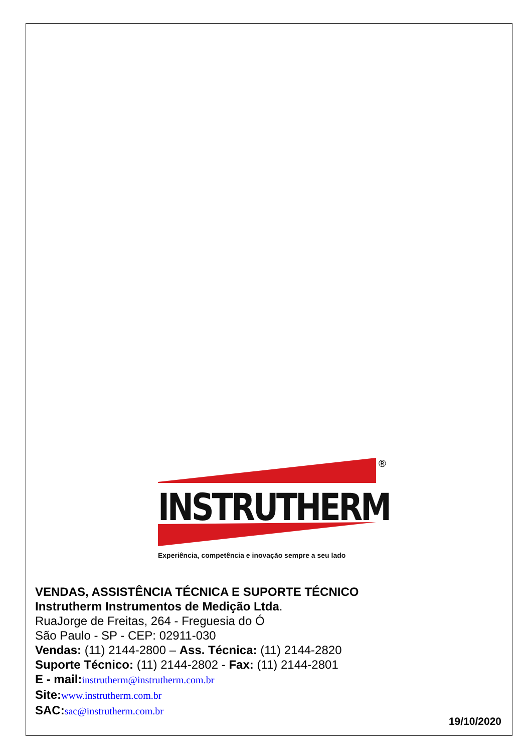INSTRUTHERM
®
Experiência, competência e inovação sempre a seu lado
VENDAS, ASSISTÊNCIA TÉCNICA E SUPORTE TÉCNICO
Instrutherm Instrumentos de Medição Ltda.
RuaJorge de Freitas, 264 - Freguesia do Ó
São Paulo - SP - CEP: 02911-030
Vendas: (11) 2144-2800 – Ass. Técnica: (11) 2144-2820
Suporte Técnico: (11) 2144-2802 - Fax: (11) 2144-2801
E - mail: instrutherm@instrutherm.com.br
Site: www.instrutherm.com.br
SAC: sac@instrutherm.com.br
19/10/2020